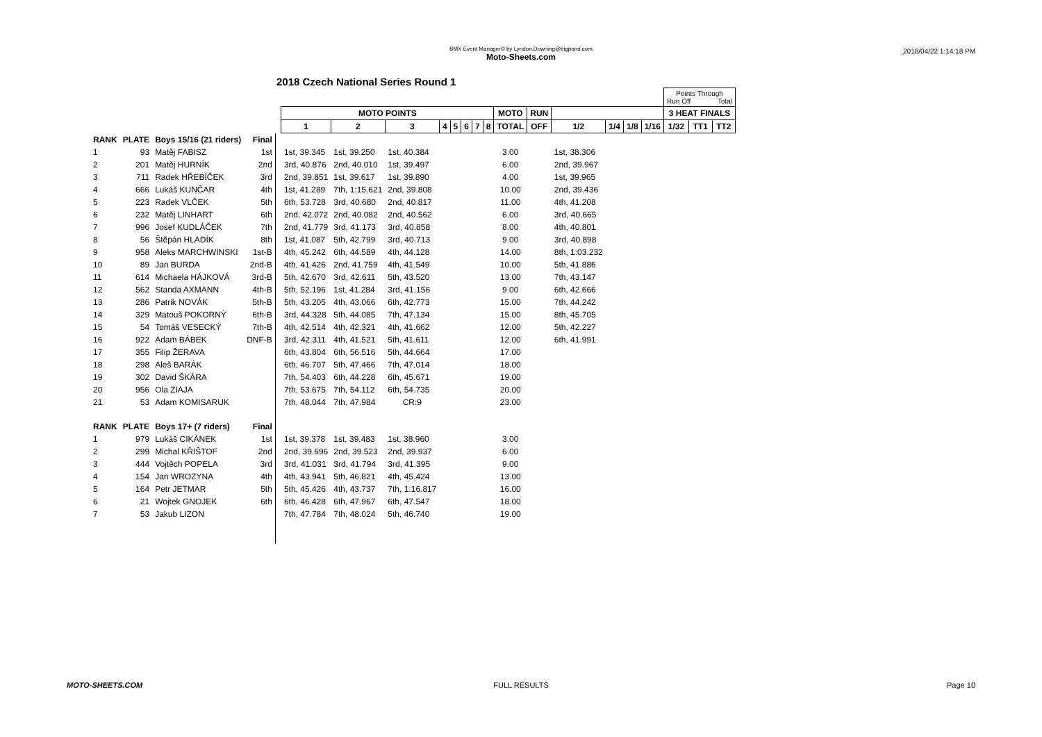BMX Event Manager© by Lyndon.Downing@bigpond.com
Moto-Sheets.com
2018/04/22 1:14:18 PM
2018 Czech National Series Round 1
| | | | | | | | | | | | | | | | | | | | Points Through Run Off Total | | |
| | | | | | MOTO POINTS | | | | | | | | MOTO | RUN | | | | | 3 HEAT FINALS | | |
| | | | | | 1 | 2 | 3 | 4 | 5 | 6 | 7 | 8 | TOTAL | OFF | 1/2 | 1/4 | 1/8 | 1/16 | 1/32 | TT1 | TT2 |
| RANK | PLATE | Boys 15/16 (21 riders) | Final | | | | | | | | | | | | | | | | | | |
| 1 | 93 | Matěj FABISZ | 1st | | 1st, 39.345 | 1st, 39.250 | 1st, 40.384 | | | | | | 3.00 | | 1st, 38.306 | | | | | | |
| 2 | 201 | Matěj HURNÍK | 2nd | | 3rd, 40.876 | 2nd, 40.010 | 1st, 39.497 | | | | | | 6.00 | | 2nd, 39.967 | | | | | | |
| 3 | 711 | Radek HŘEBÍČEK | 3rd | | 2nd, 39.851 | 1st, 39.617 | 1st, 39.890 | | | | | | 4.00 | | 1st, 39.965 | | | | | | |
| 4 | 666 | Lukáš KUNČAR | 4th | | 1st, 41.289 | 7th, 1:15.621 | 2nd, 39.808 | | | | | | 10.00 | | 2nd, 39.436 | | | | | | |
| 5 | 223 | Radek VLČEK | 5th | | 6th, 53.728 | 3rd, 40.680 | 2nd, 40.817 | | | | | | 11.00 | | 4th, 41.208 | | | | | | |
| 6 | 232 | Matěj LINHART | 6th | | 2nd, 42.072 | 2nd, 40.082 | 2nd, 40.562 | | | | | | 6.00 | | 3rd, 40.665 | | | | | | |
| 7 | 996 | Josef KUDLÁČEK | 7th | | 2nd, 41.779 | 3rd, 41.173 | 3rd, 40.858 | | | | | | 8.00 | | 4th, 40.801 | | | | | | |
| 8 | 56 | Štěpán HLADÍK | 8th | | 1st, 41.087 | 5th, 42.799 | 3rd, 40.713 | | | | | | 9.00 | | 3rd, 40.898 | | | | | | |
| 9 | 958 | Aleks MARCHWINSKI | 1st-B | | 4th, 45.242 | 6th, 44.589 | 4th, 44.128 | | | | | | 14.00 | | 8th, 1:03.232 | | | | | | |
| 10 | 89 | Jan BURDA | 2nd-B | | 4th, 41.426 | 2nd, 41.759 | 4th, 41.549 | | | | | | 10.00 | | 5th, 41.886 | | | | | | |
| 11 | 614 | Michaela HÁJKOVÁ | 3rd-B | | 5th, 42.670 | 3rd, 42.611 | 5th, 43.520 | | | | | | 13.00 | | 7th, 43.147 | | | | | | |
| 12 | 562 | Standa AXMANN | 4th-B | | 5th, 52.196 | 1st, 41.284 | 3rd, 41.156 | | | | | | 9.00 | | 6th, 42.666 | | | | | | |
| 13 | 286 | Patrik NOVÁK | 5th-B | | 5th, 43.205 | 4th, 43.066 | 6th, 42.773 | | | | | | 15.00 | | 7th, 44.242 | | | | | | |
| 14 | 329 | Matouš POKORNÝ | 6th-B | | 3rd, 44.328 | 5th, 44.085 | 7th, 47.134 | | | | | | 15.00 | | 8th, 45.705 | | | | | | |
| 15 | 54 | Tomáš VESECKÝ | 7th-B | | 4th, 42.514 | 4th, 42.321 | 4th, 41.662 | | | | | | 12.00 | | 5th, 42.227 | | | | | | |
| 16 | 922 | Adam BÁBEK | DNF-B | | 3rd, 42.311 | 4th, 41.521 | 5th, 41.611 | | | | | | 12.00 | | 6th, 41.991 | | | | | | |
| 17 | 355 | Filip ŽERAVA | | | 6th, 43.804 | 6th, 56.516 | 5th, 44.664 | | | | | | 17.00 | | | | | | | | |
| 18 | 298 | Aleš BARÁK | | | 6th, 46.707 | 5th, 47.466 | 7th, 47.014 | | | | | | 18.00 | | | | | | | | |
| 19 | 302 | David ŠKÁRA | | | 7th, 54.403 | 6th, 44.228 | 6th, 45.671 | | | | | | 19.00 | | | | | | | | |
| 20 | 956 | Ola ZIAJA | | | 7th, 53.675 | 7th, 54.112 | 6th, 54.735 | | | | | | 20.00 | | | | | | | | |
| 21 | 53 | Adam KOMISARUK | | | 7th, 48.044 | 7th, 47.984 | CR:9 | | | | | | 23.00 | | | | | | | | |
| RANK | PLATE | Boys 17+ (7 riders) | Final | | | | | | | | | | | | | | | | | | |
| 1 | 979 | Lukáš CIKÁNEK | 1st | | 1st, 39.378 | 1st, 39.483 | 1st, 38.960 | | | | | | 3.00 | | | | | | | | |
| 2 | 299 | Michal KŘIŠTOF | 2nd | | 2nd, 39.696 | 2nd, 39.523 | 2nd, 39.937 | | | | | | 6.00 | | | | | | | | |
| 3 | 444 | Vojtěch POPELA | 3rd | | 3rd, 41.031 | 3rd, 41.794 | 3rd, 41.395 | | | | | | 9.00 | | | | | | | | |
| 4 | 154 | Jan WROZYNA | 4th | | 4th, 43.941 | 5th, 46.821 | 4th, 45.424 | | | | | | 13.00 | | | | | | | | |
| 5 | 164 | Petr JETMAR | 5th | | 5th, 45.426 | 4th, 43.737 | 7th, 1:16.817 | | | | | | 16.00 | | | | | | | | |
| 6 | 21 | Wojtek GNOJEK | 6th | | 6th, 46.428 | 6th, 47.967 | 6th, 47.547 | | | | | | 18.00 | | | | | | | | |
| 7 | 53 | Jakub LIZON | | | 7th, 47.784 | 7th, 48.024 | 5th, 46.740 | | | | | | 19.00 | | | | | | | | |
MOTO-SHEETS.COM FULL RESULTS Page 10